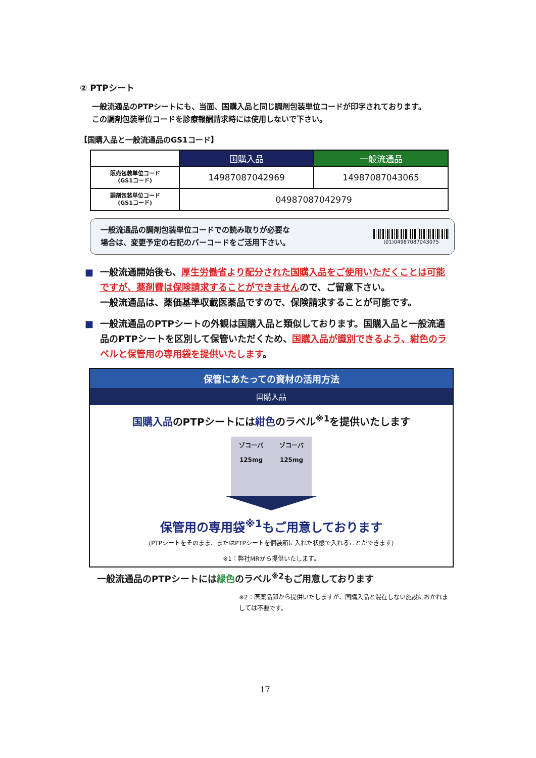② PTPシート
一般流通品のPTPシートにも、当面、国購入品と同じ調剤包装単位コードが印字されております。
この調剤包装単位コードを診療報酬請求時には使用しないで下さい。
【国購入品と一般流通品のGS1コード】
| | 国購入品 | 一般流通品 |
| --- | --- | --- |
| 販売包装単位コード (GS1コード) | 14987087042969 | 14987087043065 |
| 調剤包装単位コード (GS1コード) | 04987087042979 | |
一般流通品の調剤包装単位コードでの読み取りが必要な
場合は、変更予定の右記のバーコードをご活用下さい。
(01)04987087043075
■ 一般流通開始後も、厚生労働省より配分された国購入品をご使用いただくことは可能ですが、薬剤費は保険請求することができませんので、ご留意下さい。
一般流通品は、薬価基準収載医薬品ですので、保険請求することが可能です。
■ 一般流通品のPTPシートの外観は国購入品と類似しております。国購入品と一般流通品のPTPシートを区別して保管いただくため、国購入品が識別できるよう、紺色のラベルと保管用の専用袋を提供いたします。
保管にあたっての資材の活用方法
国購入品
国購入品のPTPシートには紺色のラベル<sup>※1</sup>を提供いたします
ゾコーバ
125mg
ゾコーバ
125mg
保管用の専用袋<sup>※1</sup>もご用意しております
(PTPシートをそのまま、またはPTPシートを個装箱に入れた状態で入れることができます)
※1：弊社MRから提供いたします。
一般流通品のPTPシートには緑色のラベル<sup>※2</sup>もご用意しております
※2：医薬品卸から提供いたしますが、国購入品と混在しない施設におかれましては不要です。
17